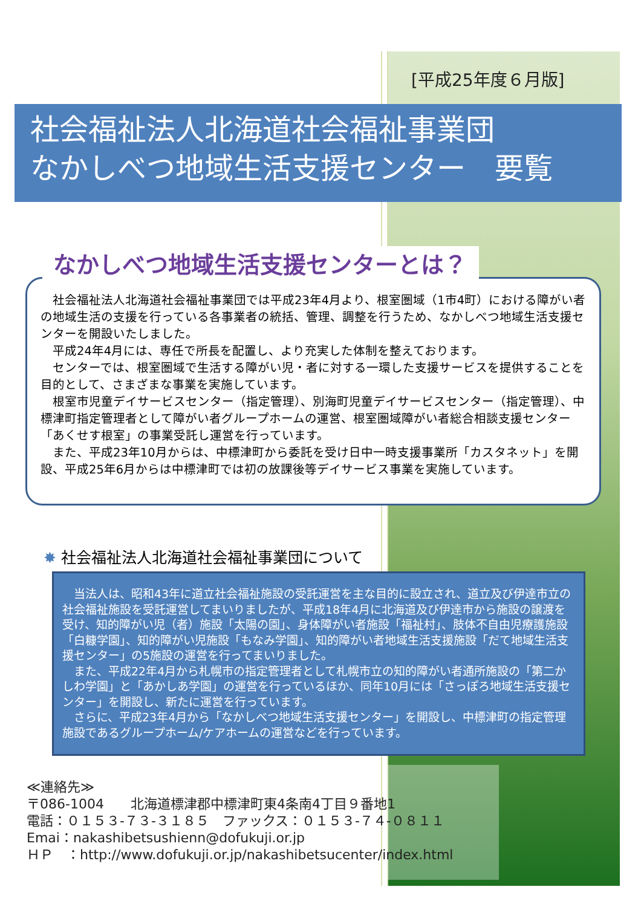[平成25年度６月版]
社会福祉法人北海道社会福祉事業団
なかしべつ地域生活支援センター　要覧
　社会福祉法人北海道社会福祉事業団では平成23年4月より、根室圏域（1市4町）における障がい者の地域生活の支援を行っている各事業者の統括、管理、調整を行うため、なかしべつ地域生活支援センターを開設いたしました。
　平成24年4月には、専任で所長を配置し、より充実した体制を整えております。
　センターでは、根室圏域で生活する障がい児・者に対する一環した支援サービスを提供することを目的として、さまざまな事業を実施しています。
　根室市児童デイサービスセンター（指定管理）、別海町児童デイサービスセンター（指定管理）、中標津町指定管理者として障がい者グループホームの運営、根室圏域障がい者総合相談支援センター「あくせす根室」の事業受託し運営を行っています。
　また、平成23年10月からは、中標津町から委託を受け日中一時支援事業所「カスタネット」を開設、平成25年6月からは中標津町では初の放課後等デイサービス事業を実施しています。
なかしべつ地域生活支援センターとは？
✸ 社会福祉法人北海道社会福祉事業団について
　当法人は、昭和43年に道立社会福祉施設の受託運営を主な目的に設立され、道立及び伊達市立の社会福祉施設を受託運営してまいりましたが、平成18年4月に北海道及び伊達市から施設の譲渡を受け、知的障がい児（者）施設「太陽の園」、身体障がい者施設「福祉村」、肢体不自由児療護施設「白糠学園」、知的障がい児施設「もなみ学園」、知的障がい者地域生活支援施設「だて地域生活支援センター」の5施設の運営を行ってまいりました。
　また、平成22年4月から札幌市の指定管理者として札幌市立の知的障がい者通所施設の「第二かしわ学園」と「あかしあ学園」の運営を行っているほか、同年10月には「さっぽろ地域生活支援センター」を開設し、新たに運営を行っています。
　さらに、平成23年4月から「なかしべつ地域生活支援センター」を開設し、中標津町の指定管理施設であるグループホーム/ケアホームの運営などを行っています。
≪連絡先≫
〒086-1004　　北海道標津郡中標津町東4条南4丁目９番地1
電話：０１５３-７３-３１８５　ファックス：０１５３-７４-０８１１
Emai：nakashibetsushienn@dofukuji.or.jp
ＨＰ　：http://www.dofukuji.or.jp/nakashibetsucenter/index.html